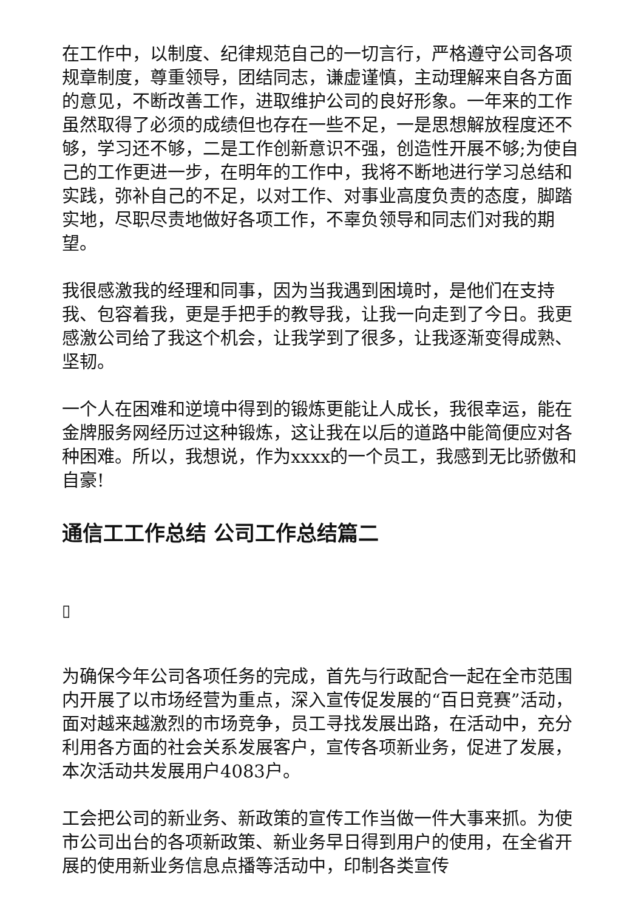在工作中，以制度、纪律规范自己的一切言行，严格遵守公司各项规章制度，尊重领导，团结同志，谦虚谨慎，主动理解来自各方面的意见，不断改善工作，进取维护公司的良好形象。一年来的工作虽然取得了必须的成绩但也存在一些不足，一是思想解放程度还不够，学习还不够，二是工作创新意识不强，创造性开展不够;为使自己的工作更进一步，在明年的工作中，我将不断地进行学习总结和实践，弥补自己的不足，以对工作、对事业高度负责的态度，脚踏实地，尽职尽责地做好各项工作，不辜负领导和同志们对我的期望。
我很感激我的经理和同事，因为当我遇到困境时，是他们在支持我、包容着我，更是手把手的教导我，让我一向走到了今日。我更感激公司给了我这个机会，让我学到了很多，让我逐渐变得成熟、坚韧。
一个人在困难和逆境中得到的锻炼更能让人成长，我很幸运，能在金牌服务网经历过这种锻炼，这让我在以后的道路中能简便应对各种困难。所以，我想说，作为xxxx的一个员工，我感到无比骄傲和自豪!
通信工工作总结 公司工作总结篇二
▯
为确保今年公司各项任务的完成，首先与行政配合一起在全市范围内开展了以市场经营为重点，深入宣传促发展的“百日竞赛”活动，面对越来越激烈的市场竞争，员工寻找发展出路，在活动中，充分利用各方面的社会关系发展客户，宣传各项新业务，促进了发展，本次活动共发展用户4083户。
工会把公司的新业务、新政策的宣传工作当做一件大事来抓。为使市公司出台的各项新政策、新业务早日得到用户的使用，在全省开展的使用新业务信息点播等活动中，印制各类宣传